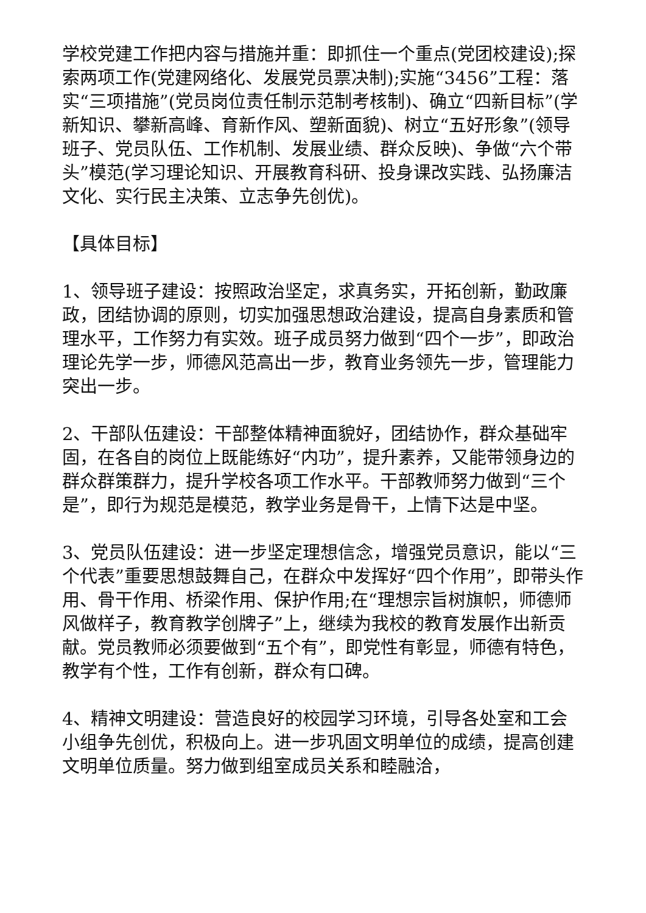学校党建工作把内容与措施并重：即抓住一个重点(党团校建设);探索两项工作(党建网络化、发展党员票决制);实施“3456”工程：落实“三项措施”(党员岗位责任制示范制考核制)、确立“四新目标”(学新知识、攀新高峰、育新作风、塑新面貌)、树立“五好形象”(领导班子、党员队伍、工作机制、发展业绩、群众反映)、争做“六个带头”模范(学习理论知识、开展教育科研、投身课改实践、弘扬廉洁文化、实行民主决策、立志争先创优)。
【具体目标】
1、领导班子建设：按照政治坚定，求真务实，开拓创新，勤政廉政，团结协调的原则，切实加强思想政治建设，提高自身素质和管理水平，工作努力有实效。班子成员努力做到“四个一步”，即政治理论先学一步，师德风范高出一步，教育业务领先一步，管理能力突出一步。
2、干部队伍建设：干部整体精神面貌好，团结协作，群众基础牢固，在各自的岗位上既能练好“内功”，提升素养，又能带领身边的群众群策群力，提升学校各项工作水平。干部教师努力做到“三个是”，即行为规范是模范，教学业务是骨干，上情下达是中坚。
3、党员队伍建设：进一步坚定理想信念，增强党员意识，能以“三个代表”重要思想鼓舞自己，在群众中发挥好“四个作用”，即带头作用、骨干作用、桥梁作用、保护作用;在“理想宗旨树旗帜，师德师风做样子，教育教学创牌子”上，继续为我校的教育发展作出新贡献。党员教师必须要做到“五个有”，即党性有彰显，师德有特色，教学有个性，工作有创新，群众有口碑。
4、精神文明建设：营造良好的校园学习环境，引导各处室和工会小组争先创优，积极向上。进一步巩固文明单位的成绩，提高创建文明单位质量。努力做到组室成员关系和睦融洽，